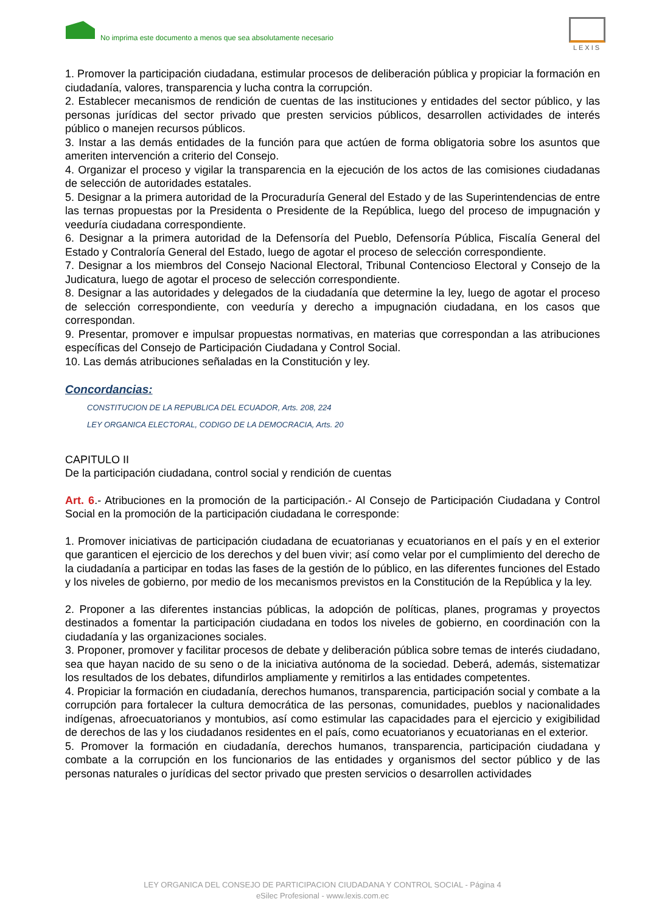No imprima este documento a menos que sea absolutamente necesario
LEXIS
1. Promover la participación ciudadana, estimular procesos de deliberación pública y propiciar la formación en ciudadanía, valores, transparencia y lucha contra la corrupción.
2. Establecer mecanismos de rendición de cuentas de las instituciones y entidades del sector público, y las personas jurídicas del sector privado que presten servicios públicos, desarrollen actividades de interés público o manejen recursos públicos.
3. Instar a las demás entidades de la función para que actúen de forma obligatoria sobre los asuntos que ameriten intervención a criterio del Consejo.
4. Organizar el proceso y vigilar la transparencia en la ejecución de los actos de las comisiones ciudadanas de selección de autoridades estatales.
5. Designar a la primera autoridad de la Procuraduría General del Estado y de las Superintendencias de entre las ternas propuestas por la Presidenta o Presidente de la República, luego del proceso de impugnación y veeduría ciudadana correspondiente.
6. Designar a la primera autoridad de la Defensoría del Pueblo, Defensoría Pública, Fiscalía General del Estado y Contraloría General del Estado, luego de agotar el proceso de selección correspondiente.
7. Designar a los miembros del Consejo Nacional Electoral, Tribunal Contencioso Electoral y Consejo de la Judicatura, luego de agotar el proceso de selección correspondiente.
8. Designar a las autoridades y delegados de la ciudadanía que determine la ley, luego de agotar el proceso de selección correspondiente, con veeduría y derecho a impugnación ciudadana, en los casos que correspondan.
9. Presentar, promover e impulsar propuestas normativas, en materias que correspondan a las atribuciones específicas del Consejo de Participación Ciudadana y Control Social.
10. Las demás atribuciones señaladas en la Constitución y ley.
Concordancias:
CONSTITUCION DE LA REPUBLICA DEL ECUADOR, Arts. 208, 224
LEY ORGANICA ELECTORAL, CODIGO DE LA DEMOCRACIA, Arts. 20
CAPITULO II
De la participación ciudadana, control social y rendición de cuentas
Art. 6.- Atribuciones en la promoción de la participación.- Al Consejo de Participación Ciudadana y Control Social en la promoción de la participación ciudadana le corresponde:
1. Promover iniciativas de participación ciudadana de ecuatorianas y ecuatorianos en el país y en el exterior que garanticen el ejercicio de los derechos y del buen vivir; así como velar por el cumplimiento del derecho de la ciudadanía a participar en todas las fases de la gestión de lo público, en las diferentes funciones del Estado y los niveles de gobierno, por medio de los mecanismos previstos en la Constitución de la República y la ley.
2. Proponer a las diferentes instancias públicas, la adopción de políticas, planes, programas y proyectos destinados a fomentar la participación ciudadana en todos los niveles de gobierno, en coordinación con la ciudadanía y las organizaciones sociales.
3. Proponer, promover y facilitar procesos de debate y deliberación pública sobre temas de interés ciudadano, sea que hayan nacido de su seno o de la iniciativa autónoma de la sociedad. Deberá, además, sistematizar los resultados de los debates, difundirlos ampliamente y remitirlos a las entidades competentes.
4. Propiciar la formación en ciudadanía, derechos humanos, transparencia, participación social y combate a la corrupción para fortalecer la cultura democrática de las personas, comunidades, pueblos y nacionalidades indígenas, afroecuatorianos y montubios, así como estimular las capacidades para el ejercicio y exigibilidad de derechos de las y los ciudadanos residentes en el país, como ecuatorianos y ecuatorianas en el exterior.
5. Promover la formación en ciudadanía, derechos humanos, transparencia, participación ciudadana y combate a la corrupción en los funcionarios de las entidades y organismos del sector público y de las personas naturales o jurídicas del sector privado que presten servicios o desarrollen actividades
LEY ORGANICA DEL CONSEJO DE PARTICIPACION CIUDADANA Y CONTROL SOCIAL - Página 4
eSilec Profesional - www.lexis.com.ec